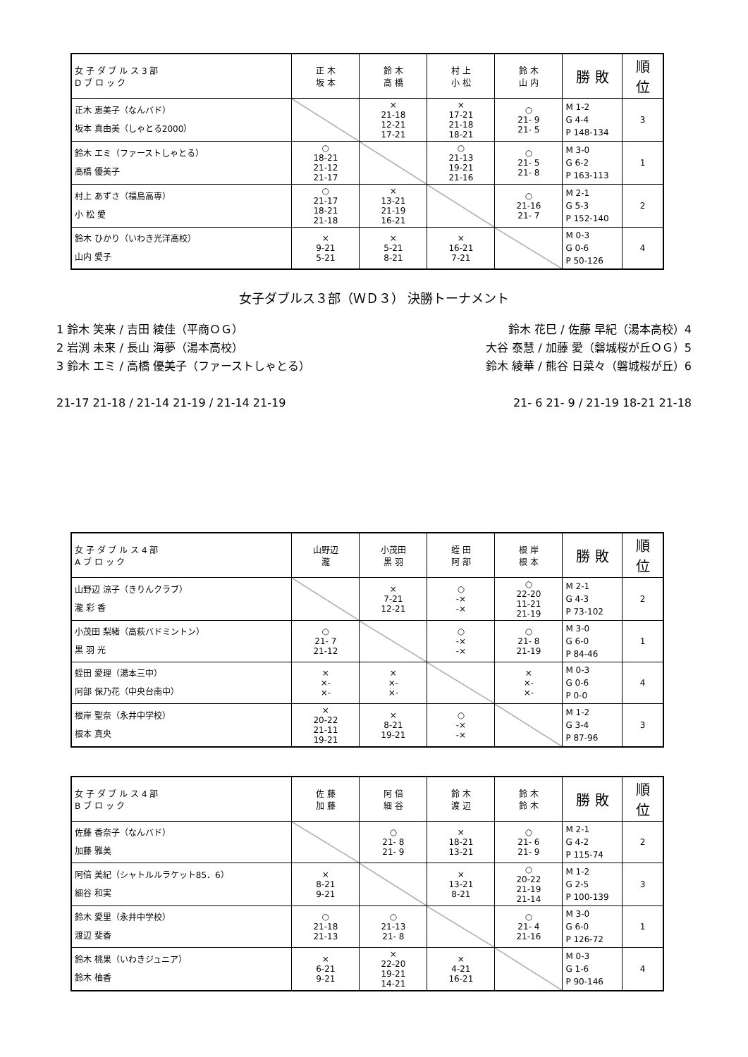| 女 子 ダ ブ ル ス 3 部 D ブ ロ ッ ク | 正 木 坂 本 | 鈴 木 高 橋 | 村 上 小 松 | 鈴 木 山 内 | 勝 敗 | 順 位 |
| --- | --- | --- | --- | --- | --- | --- |
| 正木 恵美子（なんバド） 坂本 真由美（しゃとる2000） | | × 21-18 12-21 17-21 | × 17-21 21-18 18-21 | ○ 21- 9 21- 5 | M 1-2 G 4-4 P 148-134 | 3 |
| 鈴木 エミ（ファーストしゃとる） 高橋 優美子 | ○ 18-21 21-12 21-17 | | ○ 21-13 19-21 21-16 | ○ 21- 5 21- 8 | M 3-0 G 6-2 P 163-113 | 1 |
| 村上 あずさ（福島高専） 小 松 愛 | ○ 21-17 18-21 21-18 | × 13-21 21-19 16-21 | | ○ 21-16 21- 7 | M 2-1 G 5-3 P 152-140 | 2 |
| 鈴木 ひかり（いわき光洋高校） 山内 愛子 | × 9-21 5-21 | × 5-21 8-21 | × 16-21 7-21 | | M 0-3 G 0-6 P 50-126 | 4 |
女子ダブルス３部（ＷＤ３） 決勝トーナメント
1 鈴木 笑来 / 吉田 綾佳（平商ＯＧ）
2 岩渕 未来 / 長山 海夢（湯本高校）
3 鈴木 エミ / 高橋 優美子（ファーストしゃとる）
21-17 21-18 / 21-14 21-19 / 21-14 21-19
鈴木 花巳 / 佐藤 早紀（湯本高校）4
大谷 泰慧 / 加藤 愛（磐城桜が丘ＯＧ）5
鈴木 綾華 / 熊谷 日菜々（磐城桜が丘）6
21- 6 21- 9 / 21-19 18-21 21-18
| 女 子 ダ ブ ル ス 4 部 A ブ ロ ッ ク | 山野辺 瀧 | 小茂田 黒 羽 | 蛭 田 阿 部 | 根 岸 根 本 | 勝 敗 | 順 位 |
| --- | --- | --- | --- | --- | --- | --- |
| 山野辺 涼子（きりんクラブ） 瀧 彩 香 | | × 7-21 12-21 | ○ -× -× | ○ 22-20 11-21 21-19 | M 2-1 G 4-3 P 73-102 | 2 |
| 小茂田 梨緒（高萩バドミントン） 黒 羽 光 | ○ 21- 7 21-12 | | ○ -× -× | ○ 21- 8 21-19 | M 3-0 G 6-0 P 84-46 | 1 |
| 蛭田 愛理（湯本三中） 阿部 保乃花（中央台南中） | × ×- ×- | × ×- ×- | | × ×- ×- | M 0-3 G 0-6 P 0-0 | 4 |
| 根岸 聖奈（永井中学校） 根本 真央 | × 20-22 21-11 19-21 | × 8-21 19-21 | ○ -× -× | | M 1-2 G 3-4 P 87-96 | 3 |
| 女 子 ダ ブ ル ス 4 部 B ブ ロ ッ ク | 佐 藤 加 藤 | 阿 倍 細 谷 | 鈴 木 渡 辺 | 鈴 木 鈴 木 | 勝 敗 | 順 位 |
| --- | --- | --- | --- | --- | --- | --- |
| 佐藤 香奈子（なんバド） 加藤 雅美 | | ○ 21- 8 21- 9 | × 18-21 13-21 | ○ 21- 6 21- 9 | M 2-1 G 4-2 P 115-74 | 2 |
| 阿倍 美紀（シャトルルラケット85．6） 細谷 和実 | × 8-21 9-21 | | × 13-21 8-21 | ○ 20-22 21-19 21-14 | M 1-2 G 2-5 P 100-139 | 3 |
| 鈴木 愛里（永井中学校） 渡辺 斐香 | ○ 21-18 21-13 | ○ 21-13 21- 8 | | ○ 21- 4 21-16 | M 3-0 G 6-0 P 126-72 | 1 |
| 鈴木 桃果（いわきジュニア） 鈴木 柚香 | × 6-21 9-21 | × 22-20 19-21 14-21 | × 4-21 16-21 | | M 0-3 G 1-6 P 90-146 | 4 |